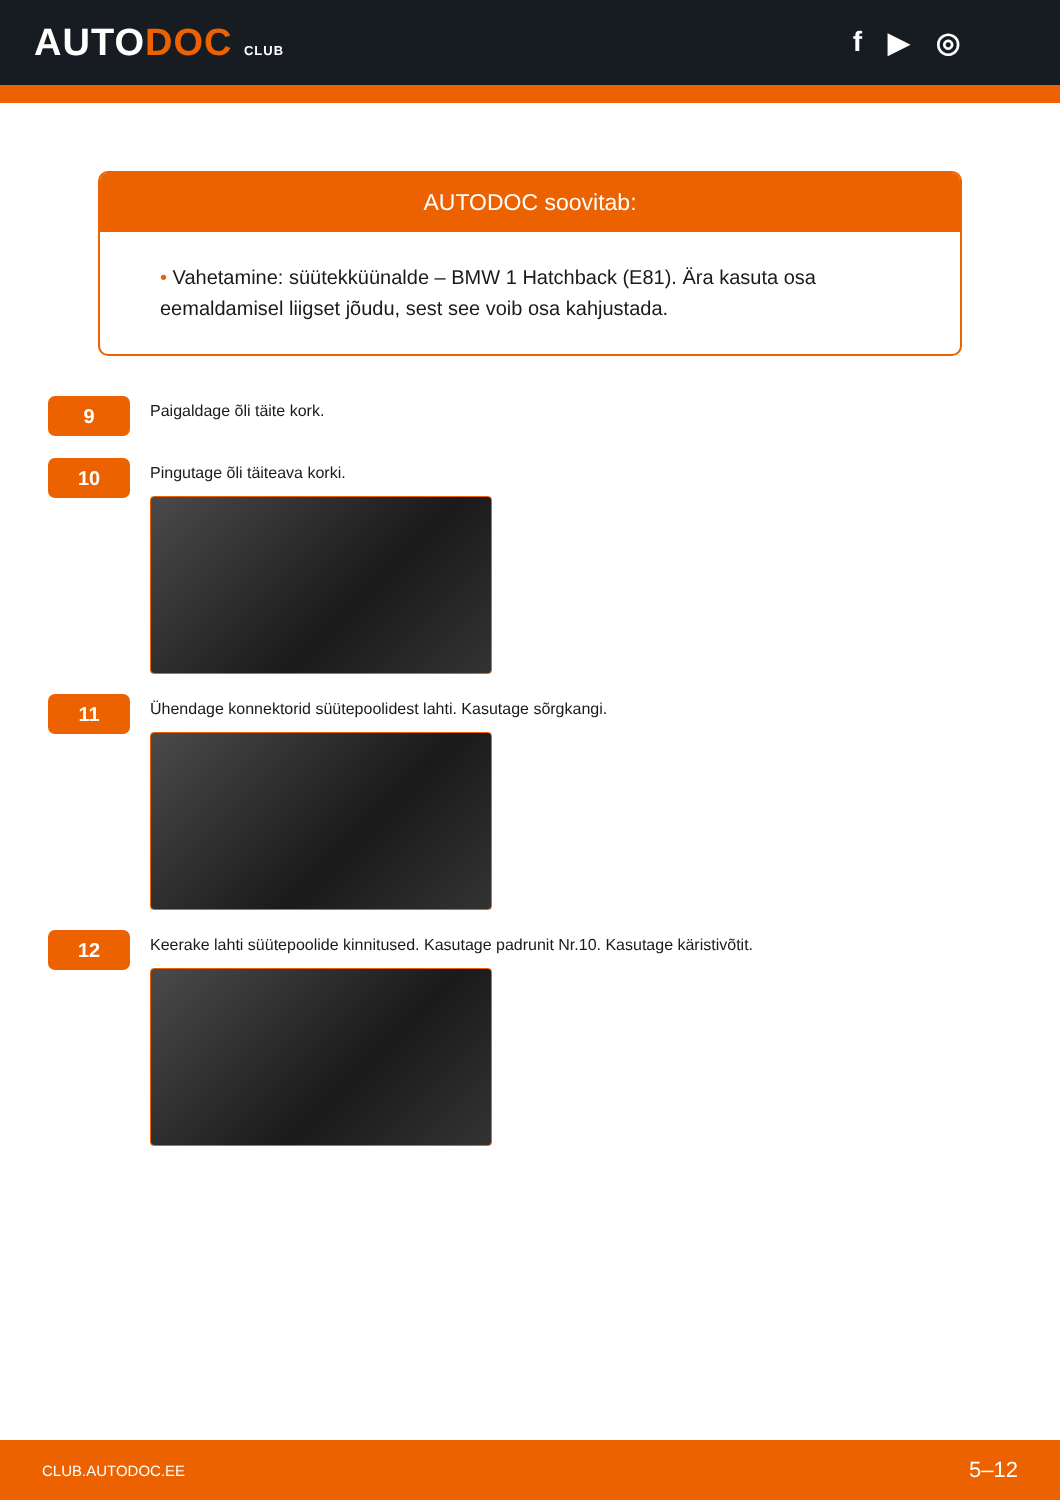AUTODOC CLUB
f ▶ ◎
AUTODOC soovitab:
• Vahetamine: süütekküünalde – BMW 1 Hatchback (E81). Ära kasuta osa eemaldamisel liigset jõudu, sest see voib osa kahjustada.
9
Paigaldage õli täite kork.
10
Pingutage õli täiteava korki.
11
Ühendage konnektorid süütepoolidest lahti. Kasutage sõrgkangi.
12
Keerake lahti süütepoolide kinnitused. Kasutage padrunit Nr.10. Kasutage käristivõtit.
CLUB.AUTODOC.EE 5–12